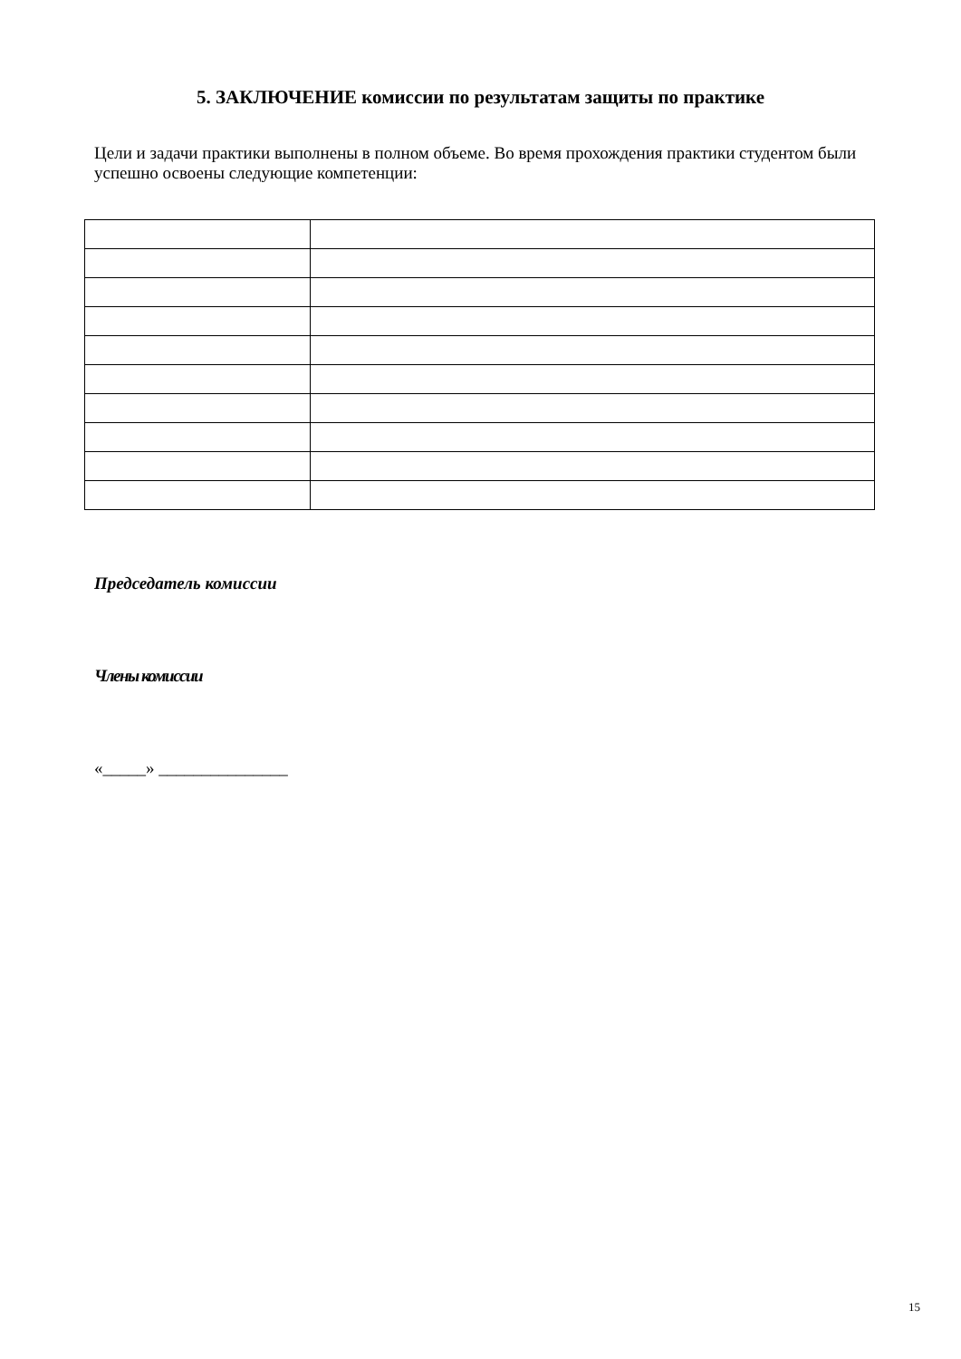5. ЗАКЛЮЧЕНИЕ комиссии по результатам защиты по практике
Цели и задачи практики выполнены в полном объеме. Во время прохождения практики студентом были успешно освоены следующие компетенции:
Председатель комиссии
Члены комиссии
«_____» _______________
15